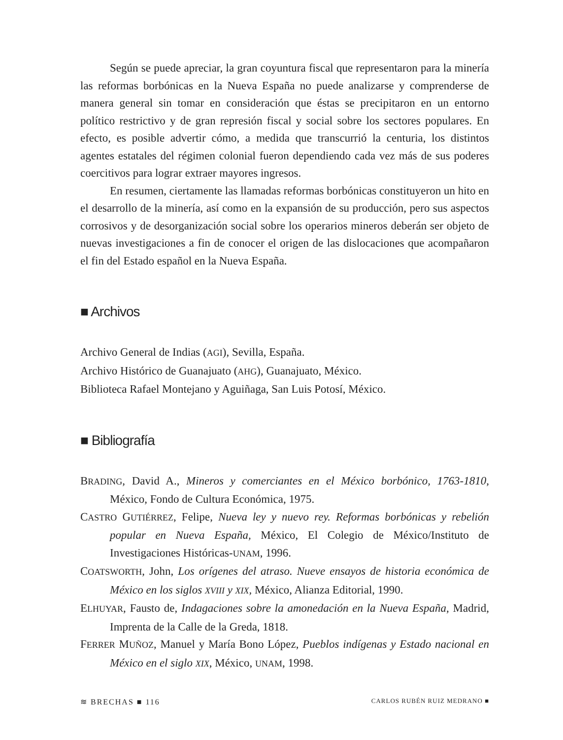Según se puede apreciar, la gran coyuntura fiscal que representaron para la minería las reformas borbónicas en la Nueva España no puede analizarse y comprenderse de manera general sin tomar en consideración que éstas se precipitaron en un entorno político restrictivo y de gran represión fiscal y social sobre los sectores populares. En efecto, es posible advertir cómo, a medida que transcurrió la centuria, los distintos agentes estatales del régimen colonial fueron dependiendo cada vez más de sus poderes coercitivos para lograr extraer mayores ingresos.
En resumen, ciertamente las llamadas reformas borbónicas constituyeron un hito en el desarrollo de la minería, así como en la expansión de su producción, pero sus aspectos corrosivos y de desorganización social sobre los operarios mineros deberán ser objeto de nuevas investigaciones a fin de conocer el origen de las dislocaciones que acompañaron el fin del Estado español en la Nueva España.
■ Archivos
Archivo General de Indias (AGI), Sevilla, España.
Archivo Histórico de Guanajuato (AHG), Guanajuato, México.
Biblioteca Rafael Montejano y Aguiñaga, San Luis Potosí, México.
■ Bibliografía
BRADING, David A., Mineros y comerciantes en el México borbónico, 1763-1810, México, Fondo de Cultura Económica, 1975.
CASTRO GUTIÉRREZ, Felipe, Nueva ley y nuevo rey. Reformas borbónicas y rebelión popular en Nueva España, México, El Colegio de México/Instituto de Investigaciones Históricas-UNAM, 1996.
COATSWORTH, John, Los orígenes del atraso. Nueve ensayos de historia económica de México en los siglos XVIII y XIX, México, Alianza Editorial, 1990.
ELHUYAR, Fausto de, Indagaciones sobre la amonedación en la Nueva España, Madrid, Imprenta de la Calle de la Greda, 1818.
FERRER MUÑOZ, Manuel y María Bono López, Pueblos indígenas y Estado nacional en México en el siglo XIX, México, UNAM, 1998.
≋ BRECHAS ■ 116 CARLOS RUBÉN RUIZ MEDRANO ■